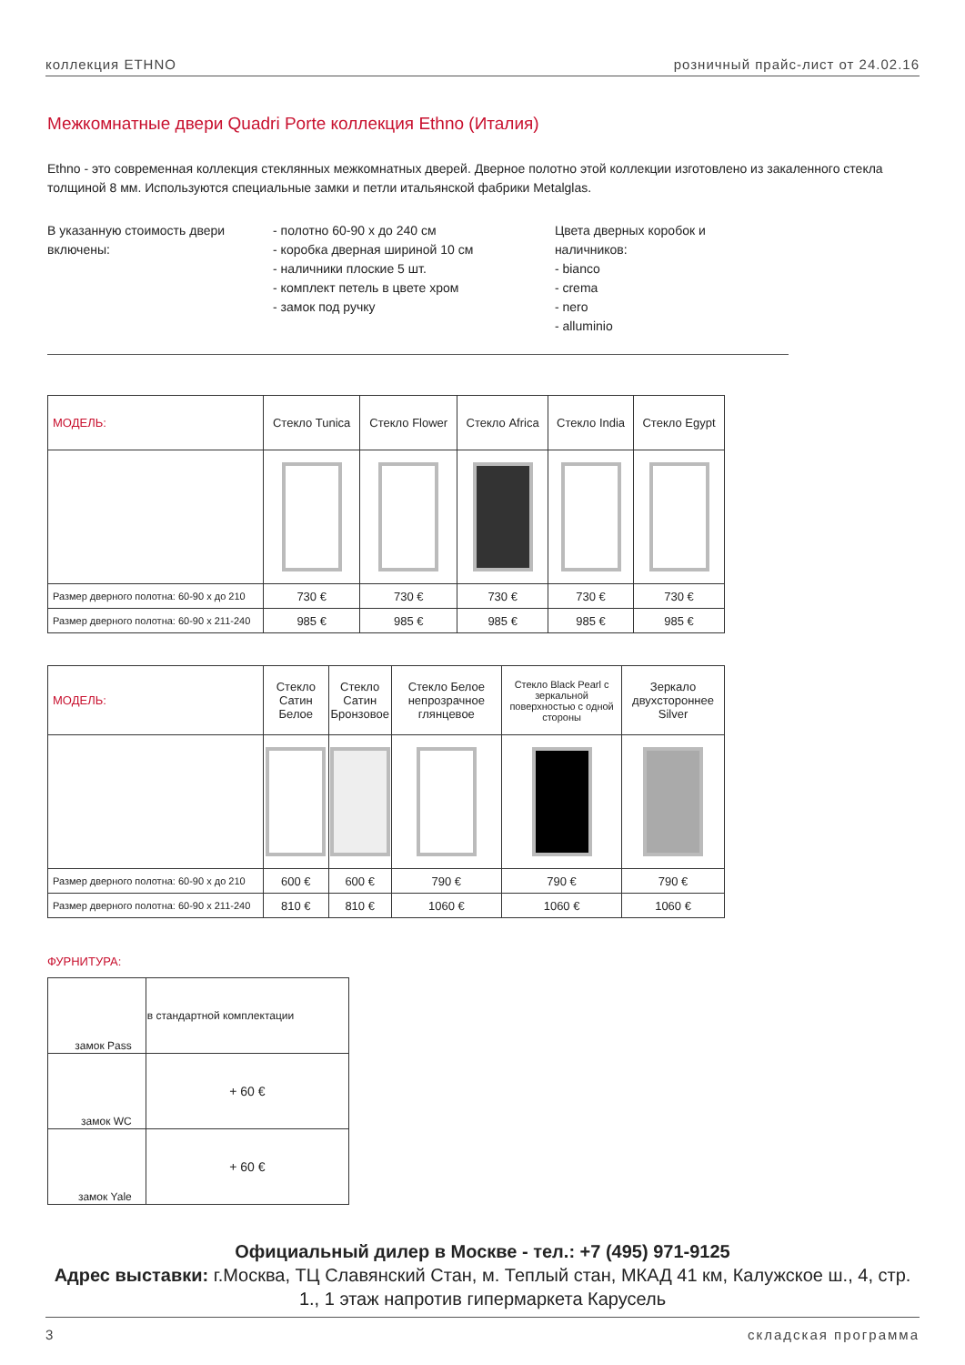коллекция ETHNO розничный прайс-лист от 24.02.16
Межкомнатные двери Quadri Porte коллекция Ethno (Италия)
Ethno - это современная коллекция стеклянных межкомнатных дверей. Дверное полотно этой коллекции изготовлено из закаленного стекла толщиной 8 мм. Используются специальные замки и петли итальянской фабрики Metalglas.
В указанную стоимость двери включены:
- полотно 60-90 х до 240 см
- коробка дверная шириной 10 см
- наличники плоские 5 шт.
- комплект петель в цвете хром
- замок под ручку
Цвета дверных коробок и наличников:
- bianco
- crema
- nero
- alluminio
| МОДЕЛЬ: | Стекло Tunica | Стекло Flower | Стекло Africa | Стекло India | Стекло Egypt |
| Размер дверного полотна: 60-90 х до 210 | 730 € | 730 € | 730 € | 730 € | 730 € |
| Размер дверного полотна: 60-90 х 211-240 | 985 € | 985 € | 985 € | 985 € | 985 € |
| МОДЕЛЬ: | Стекло Сатин Белое | Стекло Сатин Бронзовое | Стекло Белое непрозрачное глянцевое | Стекло Black Pearl с зеркальной поверхностью с одной стороны | Зеркало двухстороннее Silver |
| Размер дверного полотна: 60-90 х до 210 | 600 € | 600 € | 790 € | 790 € | 790 € |
| Размер дверного полотна: 60-90 х 211-240 | 810 € | 810 € | 1060 € | 1060 € | 1060 € |
ФУРНИТУРА:
| замок Pass | в стандартной комплектации |
| замок WC | + 60 € |
| замок Yale | + 60 € |
Официальный дилер в Москве - тел.: +7 (495) 971-9125
Адрес выставки: г.Москва, ТЦ Славянский Стан, м. Теплый стан, МКАД 41 км, Калужское ш., 4, стр. 1., 1 этаж напротив гипермаркета Карусель
3 складская программа